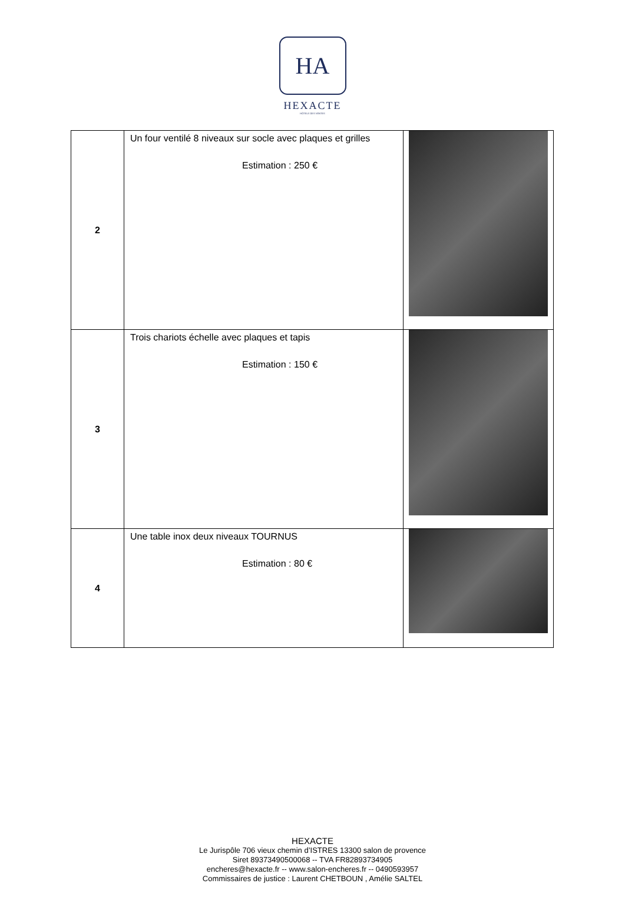HA
HEXACTE
HÔTELS DES VENTES
| 2 | Un four ventilé 8 niveaux sur socle avec plaques et grilles Estimation : 250 € | |
| 3 | Trois chariots échelle avec plaques et tapis Estimation : 150 € | |
| 4 | Une table inox deux niveaux TOURNUS Estimation : 80 € | |
HEXACTE
Le Jurispôle 706 vieux chemin d’ISTRES 13300 salon de provence
Siret 89373490500068 -- TVA FR82893734905
encheres@hexacte.fr -- www.salon-encheres.fr -- 0490593957
Commissaires de justice : Laurent CHETBOUN , Amélie SALTEL